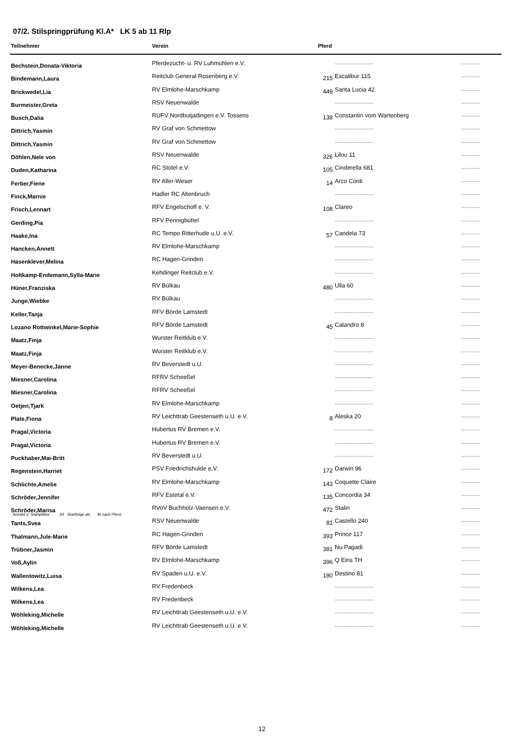07/2. Stilspringprüfung Kl.A* LK 5 ab 11 Rlp
| Teilnehmer | Verein | Pferd | | |
| --- | --- | --- | --- | --- |
| Bechstein,Donata-Viktoria | Pferdezucht- u. RV Luhmühlen e.V. | | ............................ | .............. |
| Bindemann,Laura | Reitclub General Rosenberg e.V. | 215 | Excalibur 115 | .............. |
| Brickwedel,Lia | RV Elmlohe-Marschkamp | 449 | Santa Lucia 42 | .............. |
| Burmeister,Greta | RSV Neuenwalde | | ............................ | .............. |
| Busch,Dalia | RUFV Nordbutjadingen e.V. Tossens | 138 | Constantin vom Wartenberg | .............. |
| Dittrich,Yasmin | RV Graf von Schmettow | | ............................ | .............. |
| Dittrich,Yasmin | RV Graf von Schmettow | | ............................ | .............. |
| Döhlen,Nele von | RSV Neuenwalde | 326 | Lilou 11 | .............. |
| Duden,Katharina | RC Stotel e.V. | 105 | Cinderella 681 | .............. |
| Ferber,Fiene | RV Aller-Weser | 14 | Arco Conti | .............. |
| Finck,Marnie | Hadler RC Altenbruch | | ............................ | .............. |
| Frisch,Lennart | RFV Engelschoff e. V. | 108 | Clareo | .............. |
| Gerding,Pia | RFV Pennigbüttel | | ............................ | .............. |
| Haake,Ina | RC Tempo Ritterhude u.U. e.V. | 57 | Candela 73 | .............. |
| Hancken,Annett | RV Elmlohe-Marschkamp | | ............................ | .............. |
| Hasenklever,Melina | RC Hagen-Grinden | | ............................ | .............. |
| Holtkamp-Endemann,Sylla-Marie | Kehdinger Reitclub e.V. | | ............................ | .............. |
| Hüner,Franziska | RV Bülkau | 480 | Ulla 60 | .............. |
| Junge,Wiebke | RV Bülkau | | ............................ | .............. |
| Keller,Tanja | RFV Börde Lamstedt | | ............................ | .............. |
| Lozano Rottwinkel,Marie-Sophie | RFV Börde Lamstedt | 45 | Calandro 8 | .............. |
| Maatz,Finja | Wurster Reitklub e.V. | | ............................ | .............. |
| Maatz,Finja | Wurster Reitklub e.V. | | ............................ | .............. |
| Meyer-Benecke,Janne | RV Beverstedt u.U. | | ............................ | .............. |
| Miesner,Carolina | RFRV Scheeßel | | ............................ | .............. |
| Miesner,Carolina | RFRV Scheeßel | | ............................ | .............. |
| Oetjen,Tjark | RV Elmlohe-Marschkamp | | ............................ | .............. |
| Plate,Fiona | RV Leichttrab Geestenseth u.U. e.V. | 8 | Aleska 20 | .............. |
| Pragal,Victoria | Hubertus RV Bremen e.V. | | ............................ | .............. |
| Pragal,Victoria | Hubertus RV Bremen e.V. | | ............................ | .............. |
| Puckhaber,Mai-Britt | RV Beverstedt u.U. | | ............................ | .............. |
| Regenstein,Harriet | PSV Friedrichshulde e.V. | 172 | Darwin 96 | .............. |
| Schlichte,Amelie | RV Elmlohe-Marschkamp | 143 | Coquette Claire | .............. |
| Schröder,Jennifer | RFV Estetal e.V. | 135 | Concordia 34 | .............. |
| Schröder,Marisa | RVoV Buchholz-Vaensen e.V. | 472 | Stalin | .............. |
| Tants,Svea | RSV Neuenwalde | 81 | Castello 240 | .............. |
| Thalmann,Jule-Marie | RC Hagen-Grinden | 393 | Prince 117 | .............. |
| Trübner,Jasmin | RFV Börde Lamstedt | 381 | Nu Pagadi | .............. |
| Voß,Aylin | RV Elmlohe-Marschkamp | 396 | Q Eins TH | .............. |
| Wallentowitz,Luisa | RV Spaden u.U. e.V. | 180 | Destino 81 | .............. |
| Wilkens,Lea | RV Fredenbeck | | ............................ | .............. |
| Wilkens,Lea | RV Fredenbeck | | ............................ | .............. |
| Wöhleking,Michelle | RV Leichttrab Geestenseth u.U. e.V. | | ............................ | .............. |
| Wöhleking,Michelle | RV Leichttrab Geestenseth u.U. e.V. | | ............................ | .............. |
Anzahl d. Startplätze: 44 Startfolge ab: M nach Pferd
12